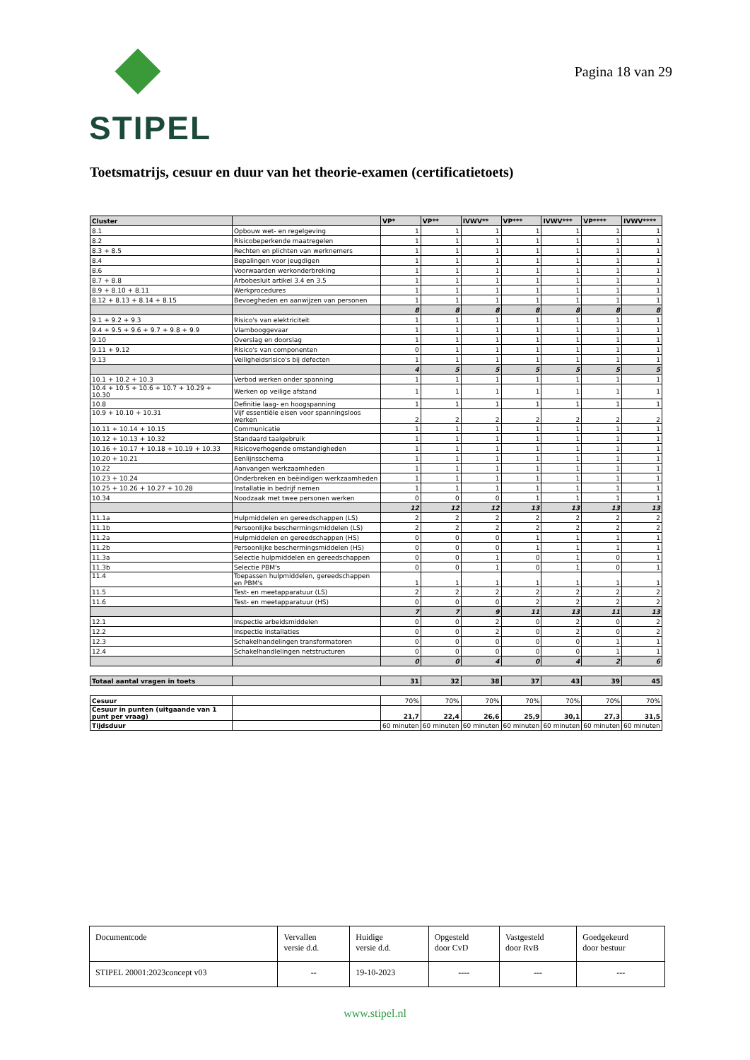STIPEL
Pagina 18 van 29
Toetsmatrijs, cesuur en duur van het theorie-examen (certificatietoets)
| Cluster | | VP* | VP** | IVWV** | VP*** | IVWV*** | VP**** | IVWV**** |
| --- | --- | --- | --- | --- | --- | --- | --- | --- |
| 8.1 | Opbouw wet- en regelgeving | 1 | 1 | 1 | 1 | 1 | 1 | 1 |
| 8.2 | Risicobeperkende maatregelen | 1 | 1 | 1 | 1 | 1 | 1 | 1 |
| 8.3 + 8.5 | Rechten en plichten van werknemers | 1 | 1 | 1 | 1 | 1 | 1 | 1 |
| 8.4 | Bepalingen voor jeugdigen | 1 | 1 | 1 | 1 | 1 | 1 | 1 |
| 8.6 | Voorwaarden werkonderbreking | 1 | 1 | 1 | 1 | 1 | 1 | 1 |
| 8.7 + 8.8 | Arbobesluit artikel 3.4 en 3.5 | 1 | 1 | 1 | 1 | 1 | 1 | 1 |
| 8.9 + 8.10 + 8.11 | Werkprocedures | 1 | 1 | 1 | 1 | 1 | 1 | 1 |
| 8.12 + 8.13 + 8.14 + 8.15 | Bevoegheden en aanwijzen van personen | 1 | 1 | 1 | 1 | 1 | 1 | 1 |
| | | 8 | 8 | 8 | 8 | 8 | 8 | 8 |
| 9.1 + 9.2 + 9.3 | Risico's van elektriciteit | 1 | 1 | 1 | 1 | 1 | 1 | 1 |
| 9.4 + 9.5 + 9.6 + 9.7 + 9.8 + 9.9 | Vlambooggevaar | 1 | 1 | 1 | 1 | 1 | 1 | 1 |
| 9.10 | Overslag en doorslag | 1 | 1 | 1 | 1 | 1 | 1 | 1 |
| 9.11 + 9.12 | Risico's van componenten | 0 | 1 | 1 | 1 | 1 | 1 | 1 |
| 9.13 | Veiligheidsrisico's bij defecten | 1 | 1 | 1 | 1 | 1 | 1 | 1 |
| | | 4 | 5 | 5 | 5 | 5 | 5 | 5 |
| 10.1 + 10.2 + 10.3 | Verbod werken onder spanning | 1 | 1 | 1 | 1 | 1 | 1 | 1 |
| 10.4 + 10.5 + 10.6 + 10.7 + 10.29 + 10.30 | Werken op veilige afstand | 1 | 1 | 1 | 1 | 1 | 1 | 1 |
| 10.8 | Definitie laag- en hoogspanning | 1 | 1 | 1 | 1 | 1 | 1 | 1 |
| 10.9 + 10.10 + 10.31 | Vijf essentiële eisen voor spanningsloos werken | 2 | 2 | 2 | 2 | 2 | 2 | 2 |
| 10.11 + 10.14 + 10.15 | Communicatie | 1 | 1 | 1 | 1 | 1 | 1 | 1 |
| 10.12 + 10.13 + 10.32 | Standaard taalgebruik | 1 | 1 | 1 | 1 | 1 | 1 | 1 |
| 10.16 + 10.17 + 10.18 + 10.19 + 10.33 | Risicoverhogende omstandigheden | 1 | 1 | 1 | 1 | 1 | 1 | 1 |
| 10.20 + 10.21 | Eenlijnsschema | 1 | 1 | 1 | 1 | 1 | 1 | 1 |
| 10.22 | Aanvangen werkzaamheden | 1 | 1 | 1 | 1 | 1 | 1 | 1 |
| 10.23 + 10.24 | Onderbreken en beëindigen werkzaamheden | 1 | 1 | 1 | 1 | 1 | 1 | 1 |
| 10.25 + 10.26 + 10.27 + 10.28 | Installatie in bedrijf nemen | 1 | 1 | 1 | 1 | 1 | 1 | 1 |
| 10.34 | Noodzaak met twee personen werken | 0 | 0 | 0 | 1 | 1 | 1 | 1 |
| | | 12 | 12 | 12 | 13 | 13 | 13 | 13 |
| 11.1a | Hulpmiddelen en gereedschappen (LS) | 2 | 2 | 2 | 2 | 2 | 2 | 2 |
| 11.1b | Persoonlijke beschermingsmiddelen (LS) | 2 | 2 | 2 | 2 | 2 | 2 | 2 |
| 11.2a | Hulpmiddelen en gereedschappen (HS) | 0 | 0 | 0 | 1 | 1 | 1 | 1 |
| 11.2b | Persoonlijke beschermingsmiddelen (HS) | 0 | 0 | 0 | 1 | 1 | 1 | 1 |
| 11.3a | Selectie hulpmiddelen en gereedschappen | 0 | 0 | 1 | 0 | 1 | 0 | 1 |
| 11.3b | Selectie PBM's | 0 | 0 | 1 | 0 | 1 | 0 | 1 |
| 11.4 | Toepassen hulpmiddelen, gereedschappen en PBM's | 1 | 1 | 1 | 1 | 1 | 1 | 1 |
| 11.5 | Test- en meetapparatuur (LS) | 2 | 2 | 2 | 2 | 2 | 2 | 2 |
| 11.6 | Test- en meetapparatuur (HS) | 0 | 0 | 0 | 2 | 2 | 2 | 2 |
| | | 7 | 7 | 9 | 11 | 13 | 11 | 13 |
| 12.1 | Inspectie arbeidsmiddelen | 0 | 0 | 2 | 0 | 2 | 0 | 2 |
| 12.2 | Inspectie installaties | 0 | 0 | 2 | 0 | 2 | 0 | 2 |
| 12.3 | Schakelhandelingen transformatoren | 0 | 0 | 0 | 0 | 0 | 1 | 1 |
| 12.4 | Schakelhandlelingen netstructuren | 0 | 0 | 0 | 0 | 0 | 1 | 1 |
| | | 0 | 0 | 4 | 0 | 4 | 2 | 6 |
| Totaal aantal vragen in toets | | 31 | 32 | 38 | 37 | 43 | 39 | 45 |
| Cesuur | | 70% | 70% | 70% | 70% | 70% | 70% | 70% |
| Cesuur in punten (uitgaande van 1 punt per vraag) | | 21,7 | 22,4 | 26,6 | 25,9 | 30,1 | 27,3 | 31,5 |
| Tijdsduur | | 60 minuten | 60 minuten | 60 minuten | 60 minuten | 60 minuten | 60 minuten | 60 minuten |
| Documentcode | Vervallen versie d.d. | Huidige versie d.d. | Opgesteld door CvD | Vastgesteld door RvB | Goedgekeurd door bestuur |
| STIPEL 20001:2023concept v03 | -- | 19-10-2023 | ---- | --- | --- |
www.stipel.nl